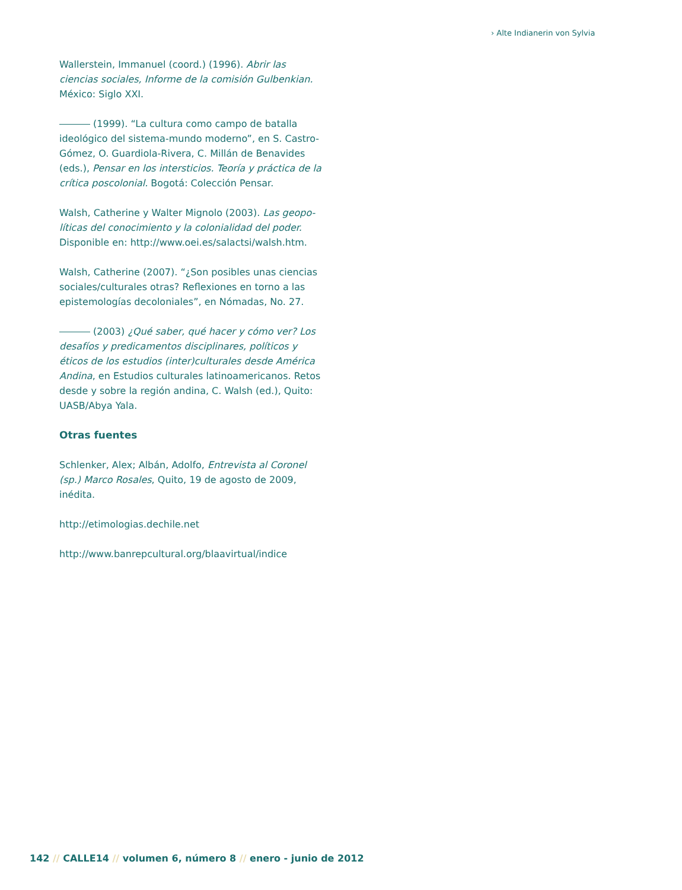› Alte Indianerin von Sylvia
Wallerstein, Immanuel (coord.) (1996). Abrir las ciencias sociales, Informe de la comisión Gulbenkian. México: Siglo XXI.
(1999). “La cultura como campo de batalla ideológico del sistema-mundo moderno”, en S. Castro-Gómez, O. Guardiola-Rivera, C. Millán de Benavides (eds.), Pensar en los intersticios. Teoría y práctica de la crítica poscolonial. Bogotá: Colección Pensar.
Walsh, Catherine y Walter Mignolo (2003). Las geopo-líticas del conocimiento y la colonialidad del poder. Disponible en: http://www.oei.es/salactsi/walsh.htm.
Walsh, Catherine (2007). “¿Son posibles unas ciencias sociales/culturales otras? Reflexiones en torno a las epistemologías decoloniales”, en Nómadas, No. 27.
(2003) ¿Qué saber, qué hacer y cómo ver? Los desafíos y predicamentos disciplinares, políticos y éticos de los estudios (inter)culturales desde América Andina, en Estudios culturales latinoamericanos. Retos desde y sobre la región andina, C. Walsh (ed.), Quito: UASB/Abya Yala.
Otras fuentes
Schlenker, Alex; Albán, Adolfo, Entrevista al Coronel (sp.) Marco Rosales, Quito, 19 de agosto de 2009, inédita.
http://etimologias.dechile.net
http://www.banrepcultural.org/blaavirtual/indice
142 // CALLE14 // volumen 6, número 8 // enero - junio de 2012